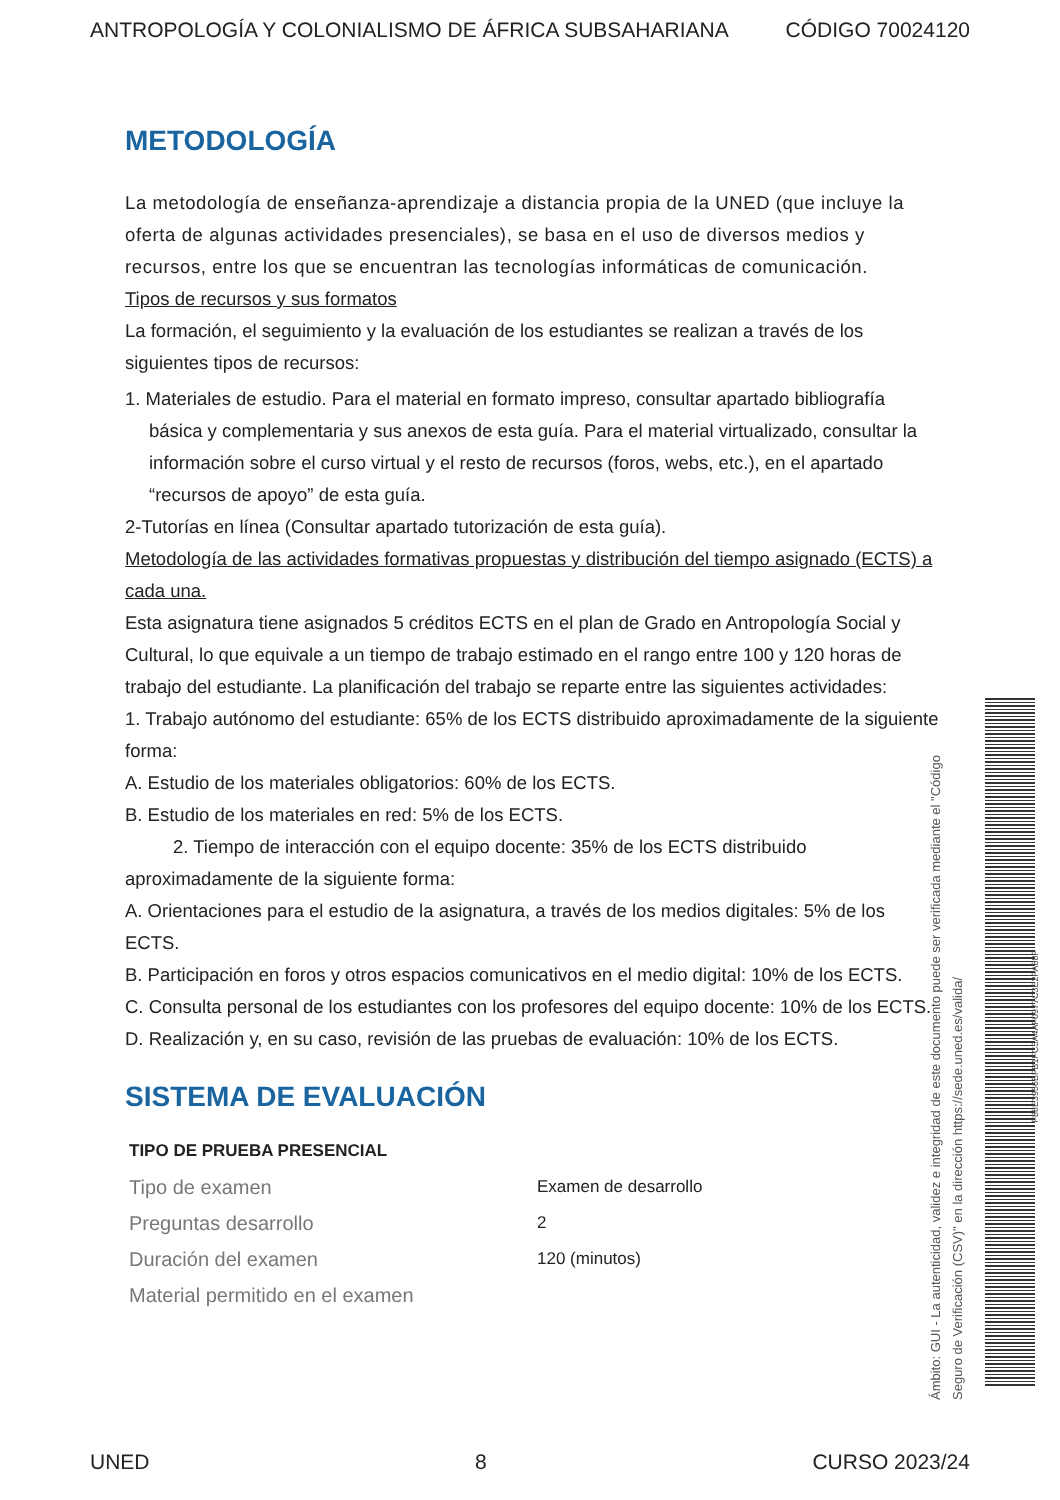ANTROPOLOGÍA Y COLONIALISMO DE ÁFRICA SUBSAHARIANA CÓDIGO 70024120
METODOLOGÍA
La metodología de enseñanza-aprendizaje a distancia propia de la UNED (que incluye la oferta de algunas actividades presenciales), se basa en el uso de diversos medios y recursos, entre los que se encuentran las tecnologías informáticas de comunicación.
Tipos de recursos y sus formatos
La formación, el seguimiento y la evaluación de los estudiantes se realizan a través de los siguientes tipos de recursos:
1. Materiales de estudio. Para el material en formato impreso, consultar apartado bibliografía básica y complementaria y sus anexos de esta guía. Para el material virtualizado, consultar la información sobre el curso virtual y el resto de recursos (foros, webs, etc.), en el apartado “recursos de apoyo” de esta guía.
2-Tutorías en línea (Consultar apartado tutorización de esta guía).
Metodología de las actividades formativas propuestas y distribución del tiempo asignado (ECTS) a cada una.
Esta asignatura tiene asignados 5 créditos ECTS en el plan de Grado en Antropología Social y Cultural, lo que equivale a un tiempo de trabajo estimado en el rango entre 100 y 120 horas de trabajo del estudiante. La planificación del trabajo se reparte entre las siguientes actividades:
1. Trabajo autónomo del estudiante: 65% de los ECTS distribuido aproximadamente de la siguiente forma:
A. Estudio de los materiales obligatorios: 60% de los ECTS.
B. Estudio de los materiales en red: 5% de los ECTS.
2. Tiempo de interacción con el equipo docente: 35% de los ECTS distribuido aproximadamente de la siguiente forma:
A. Orientaciones para el estudio de la asignatura, a través de los medios digitales: 5% de los ECTS.
B. Participación en foros y otros espacios comunicativos en el medio digital: 10% de los ECTS.
C. Consulta personal de los estudiantes con los profesores del equipo docente: 10% de los ECTS.
D. Realización y, en su caso, revisión de las pruebas de evaluación: 10% de los ECTS.
SISTEMA DE EVALUACIÓN
| TIPO DE PRUEBA PRESENCIAL | |
| --- | --- |
| Tipo de examen | Examen de desarrollo |
| Preguntas desarrollo | 2 |
| Duración del examen | 120 (minutos) |
| Material permitido en el examen | |
Ámbito: GUI - La autenticidad, validez e integridad de este documento puede ser verificada mediante el "Código Seguro de Verificación (CSV)" en la dirección https://sede.uned.es/valida/
F88E3956BFB1FC5A4AF0977C3E2FA88F
UNED 8 CURSO 2023/24